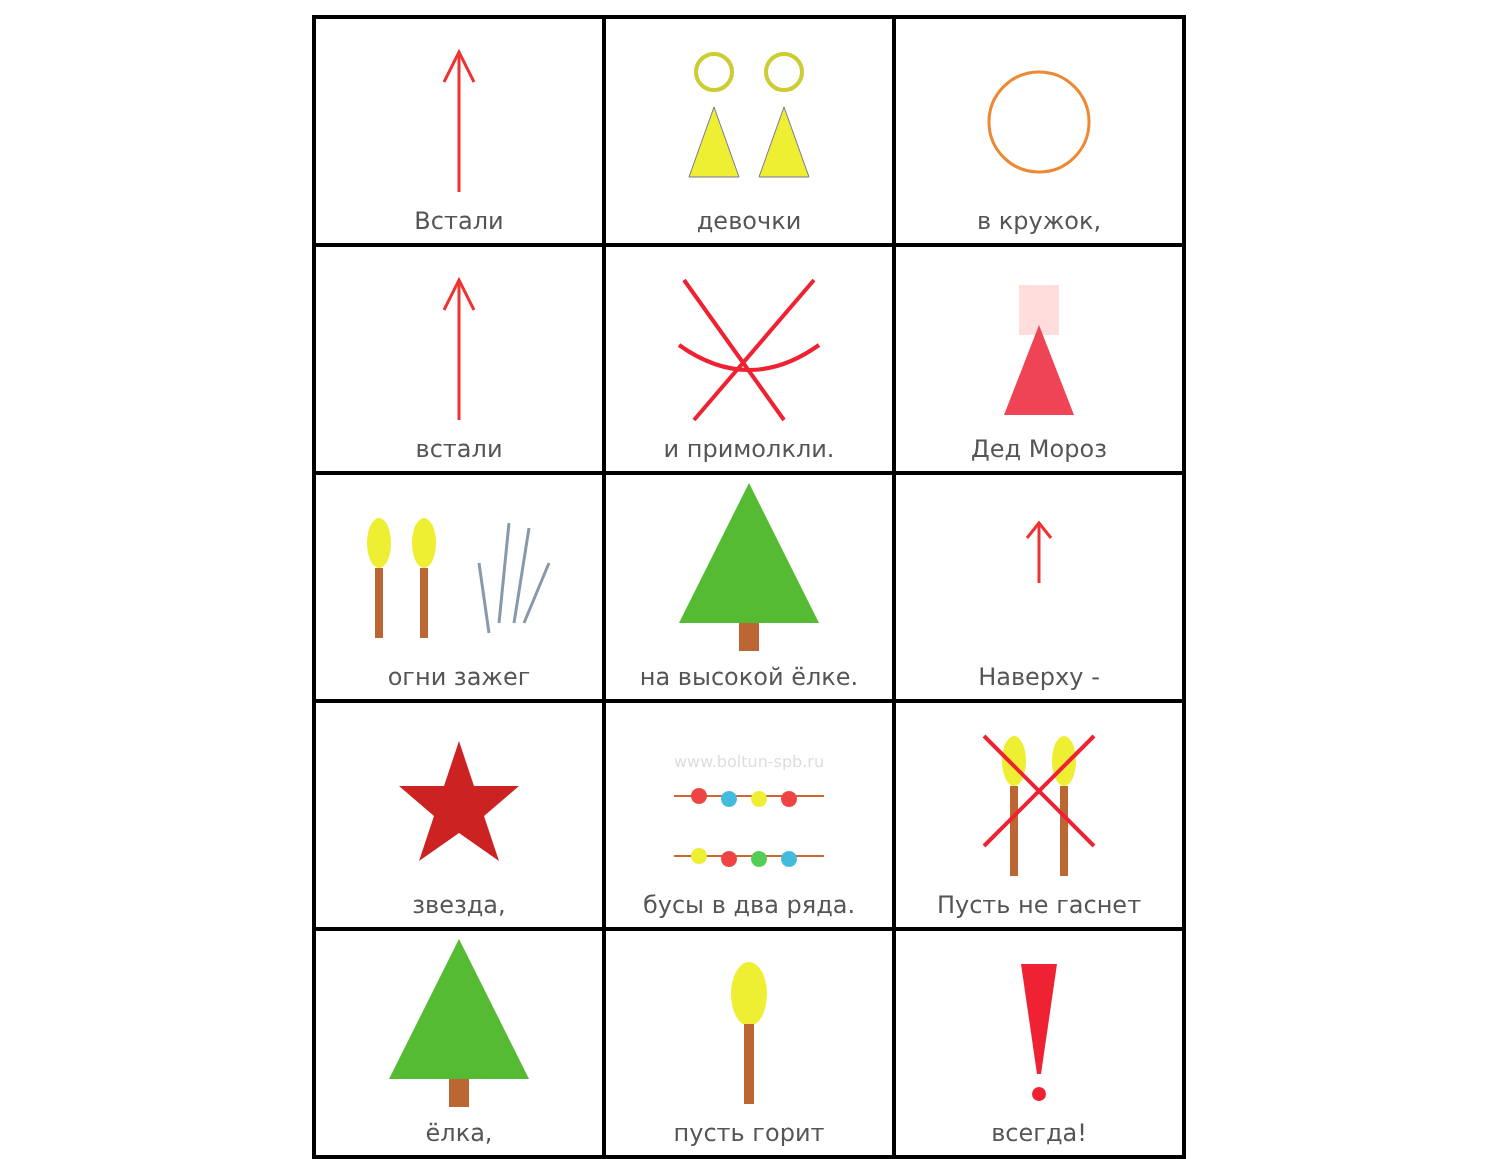| Встали | девочки | в кружок, |
| встали | и примолкли. | Дед Мороз |
| огни зажег | на высокой ёлке. | Наверху - |
| звезда, | www.boltun-spb.ru бусы в два ряда. | Пусть не гаснет |
| ёлка, | пусть горит | всегда! |